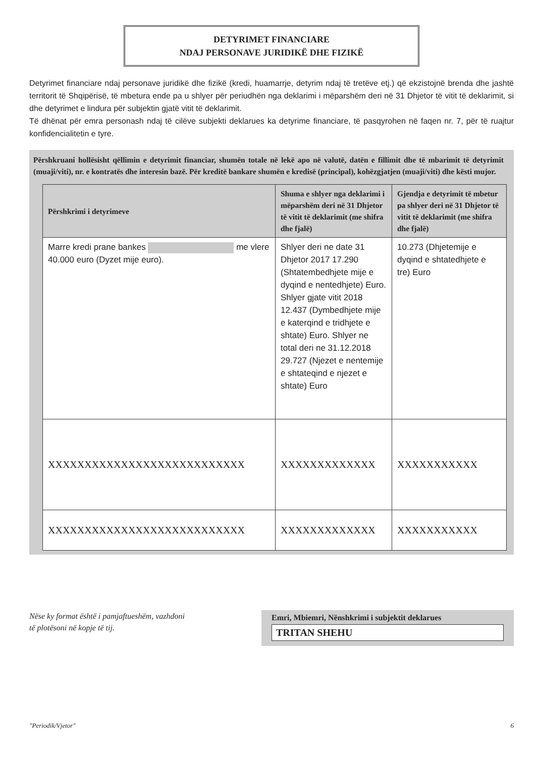DETYRIMET FINANCIARE
NDAJ PERSONAVE JURIDIKË DHE FIZIKË
Detyrimet financiare ndaj personave juridikë dhe fizikë (kredi, huamarrje, detyrim ndaj të tretëve etj.) që ekzistojnë brenda dhe jashtë territorit të Shqipërisë, të mbetura ende pa u shlyer për periudhën nga deklarimi i mëparshëm deri në 31 Dhjetor të vitit të deklarimit, si dhe detyrimet e lindura për subjektin gjatë vitit të deklarimit.
Të dhënat për emra personash ndaj të cilëve subjekti deklarues ka detyrime financiare, të pasqyrohen në faqen nr. 7, për të ruajtur konfidencialitetin e tyre.
Përshkruani hollësisht qëllimin e detyrimit financiar, shumën totale në lekë apo në valutë, datën e fillimit dhe të mbarimit të detyrimit (muaji/viti), nr. e kontratës dhe interesin bazë. Për kreditë bankare shumën e kredisë (principal), kohëzgjatjen (muaji/viti) dhe kësti mujor.
| Përshkrimi i detyrimeve | Shuma e shlyer nga deklarimi i mëparshëm deri në 31 Dhjetor të vitit të deklarimit (me shifra dhe fjalë) | Gjendja e detyrimit të mbetur pa shlyer deri në 31 Dhjetor të vitit të deklarimit (me shifra dhe fjalë) |
| --- | --- | --- |
| Marre kredi prane bankes me vlere 40.000 euro (Dyzet mije euro). | Shlyer deri ne date 31 Dhjetor 2017 17.290 (Shtatembedhjete mije e dyqind e nentedhjete) Euro. Shlyer gjate vitit 2018 12.437 (Dymbedhjete mije e katerqind e tridhjete e shtate) Euro. Shlyer ne total deri ne 31.12.2018 29.727 (Njezet e nentemije e shtateqind e njezet e shtate) Euro | 10.273 (Dhjetemije e dyqind e shtatedhjete e tre) Euro |
| XXXXXXXXXXXXXXXXXXXXXXXXXXX | XXXXXXXXXXXXX | XXXXXXXXXXX |
| XXXXXXXXXXXXXXXXXXXXXXXXXXX | XXXXXXXXXXXXX | XXXXXXXXXXX |
Nëse ky format është i pamjaftueshëm, vazhdoni
të plotësoni në kopje të tij.
Emri, Mbiemri, Nënshkrimi i subjektit deklarues
TRITAN SHEHU
"Periodik/Vjetor" 6